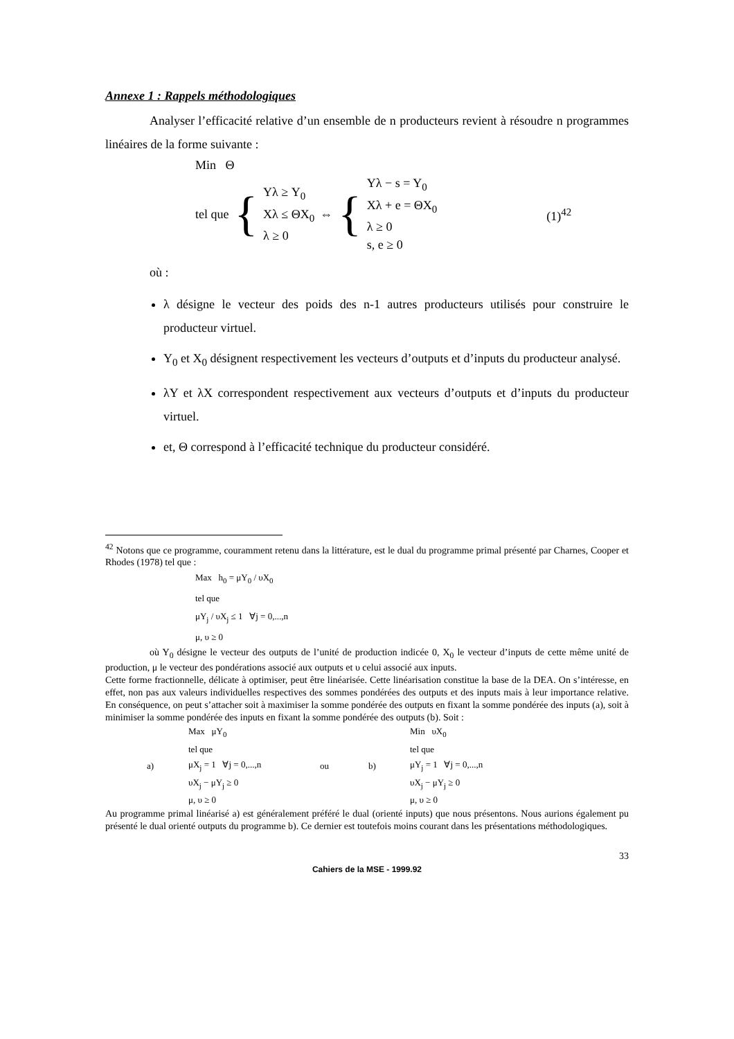Annexe 1 : Rappels méthodologiques
Analyser l’efficacité relative d’un ensemble de n producteurs revient à résoudre n programmes linéaires de la forme suivante :
Min Θ
tel que { Yλ ≥ Y<sub>0</sub>
Xλ ≤ ΘX<sub>0</sub>
λ ≥ 0 ⇔ { Yλ − s = Y<sub>0</sub>
Xλ + e = ΘX<sub>0</sub>
λ ≥ 0
s, e ≥ 0 (1)<sup>42</sup>
où :
λ désigne le vecteur des poids des n-1 autres producteurs utilisés pour construire le producteur virtuel.
Y<sub>0</sub> et X<sub>0</sub> désignent respectivement les vecteurs d’outputs et d’inputs du producteur analysé.
λY et λX correspondent respectivement aux vecteurs d’outputs et d’inputs du producteur virtuel.
et, Θ correspond à l’efficacité technique du producteur considéré.
<sup>42</sup> Notons que ce programme, couramment retenu dans la littérature, est le dual du programme primal présenté par Charnes, Cooper et Rhodes (1978) tel que :
Max h<sub>0</sub> = μY<sub>0</sub> / υX<sub>0</sub>
tel que
μY<sub>j</sub> / υX<sub>j</sub> ≤ 1 ∀j = 0,...,n
μ, υ ≥ 0
où Y<sub>0</sub> désigne le vecteur des outputs de l’unité de production indicée 0, X<sub>0</sub> le vecteur d’inputs de cette même unité de production, μ le vecteur des pondérations associé aux outputs et υ celui associé aux inputs.
Cette forme fractionnelle, délicate à optimiser, peut être linéarisée. Cette linéarisation constitue la base de la DEA. On s’intéresse, en effet, non pas aux valeurs individuelles respectives des sommes pondérées des outputs et des inputs mais à leur importance relative. En conséquence, on peut s’attacher soit à maximiser la somme pondérée des outputs en fixant la somme pondérée des inputs (a), soit à minimiser la somme pondérée des inputs en fixant la somme pondérée des outputs (b). Soit :
a)
Max μY<sub>0</sub>
tel que
μX<sub>j</sub> = 1 ∀j = 0,...,n
υX<sub>j</sub> − μY<sub>j</sub> ≥ 0
μ, υ ≥ 0
ou b)
Min υX<sub>0</sub>
tel que
μY<sub>j</sub> = 1 ∀j = 0,...,n
υX<sub>j</sub> − μY<sub>j</sub> ≥ 0
μ, υ ≥ 0
Au programme primal linéarisé a) est généralement préféré le dual (orienté inputs) que nous présentons. Nous aurions également pu présenté le dual orienté outputs du programme b). Ce dernier est toutefois moins courant dans les présentations méthodologiques.
33
Cahiers de la MSE - 1999.92